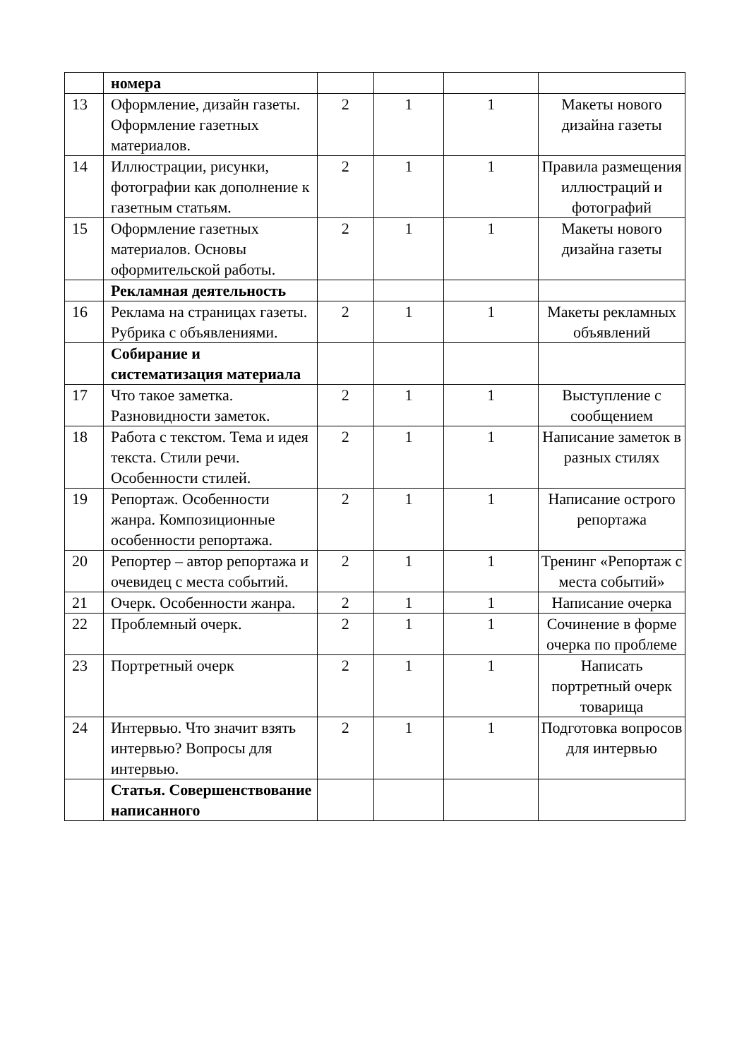| | номера | | | | |
| 13 | Оформление, дизайн газеты. Оформление газетных материалов. | 2 | 1 | 1 | Макеты нового дизайна газеты |
| 14 | Иллюстрации, рисунки, фотографии как дополнение к газетным статьям. | 2 | 1 | 1 | Правила размещения иллюстраций и фотографий |
| 15 | Оформление газетных материалов. Основы оформительской работы. | 2 | 1 | 1 | Макеты нового дизайна газеты |
| | Рекламная деятельность | | | | |
| 16 | Реклама на страницах газеты. Рубрика с объявлениями. | 2 | 1 | 1 | Макеты рекламных объявлений |
| | Собирание и систематизация материала | | | | |
| 17 | Что такое заметка. Разновидности заметок. | 2 | 1 | 1 | Выступление с сообщением |
| 18 | Работа с текстом. Тема и идея текста. Стили речи. Особенности стилей. | 2 | 1 | 1 | Написание заметок в разных стилях |
| 19 | Репортаж. Особенности жанра. Композиционные особенности репортажа. | 2 | 1 | 1 | Написание острого репортажа |
| 20 | Репортер – автор репортажа и очевидец с места событий. | 2 | 1 | 1 | Тренинг «Репортаж с места событий» |
| 21 | Очерк. Особенности жанра. | 2 | 1 | 1 | Написание очерка |
| 22 | Проблемный очерк. | 2 | 1 | 1 | Сочинение в форме очерка по проблеме |
| 23 | Портретный очерк | 2 | 1 | 1 | Написать портретный очерк товарища |
| 24 | Интервью. Что значит взять интервью? Вопросы для интервью. | 2 | 1 | 1 | Подготовка вопросов для интервью |
| | Статья. Совершенствование написанного | | | | |